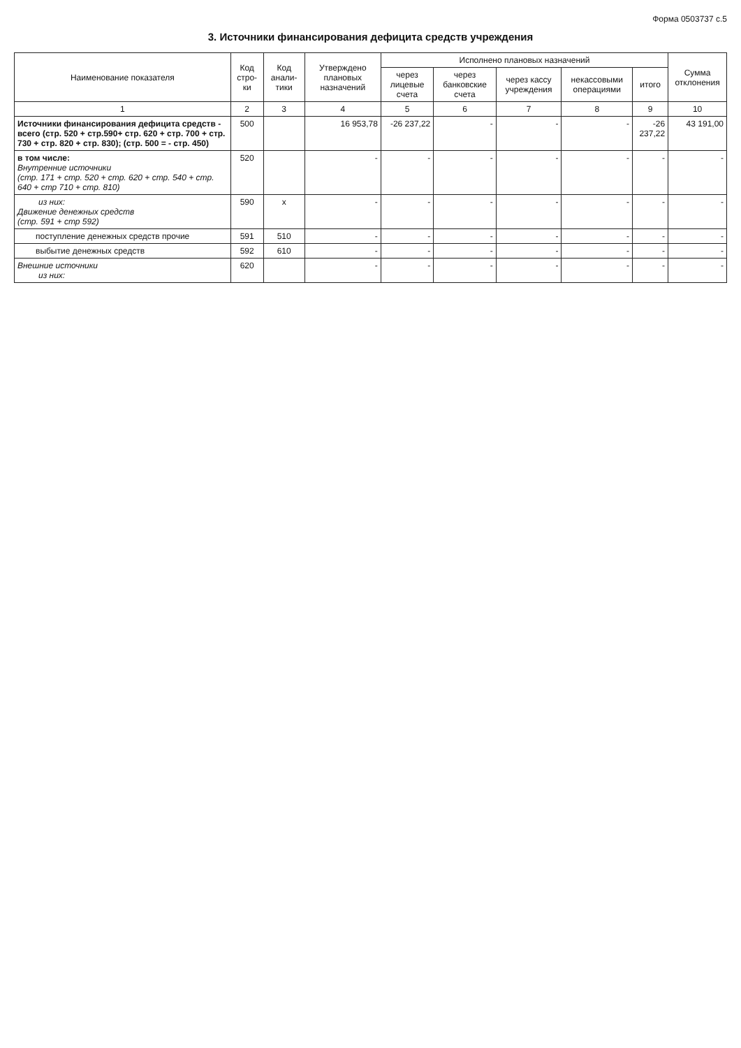Форма 0503737 с.5
3. Источники финансирования дефицита средств учреждения
| Наименование показателя | Код стро-ки | Код анали-тики | Утверждено плановых назначений | Исполнено плановых назначений | | | | | Сумма отклонения |
| --- | --- | --- | --- | --- | --- | --- | --- | --- | --- |
| | | | | через лицевые счета | через банковские счета | через кассу учреждения | некассовыми операциями | итого | |
| 1 | 2 | 3 | 4 | 5 | 6 | 7 | 8 | 9 | 10 |
| Источники финансирования дефицита средств - всего (стр. 520 + стр.590+ стр. 620 + стр. 700 + стр. 730 + стр. 820 + стр. 830); (стр. 500 = - стр. 450) | 500 | | 16 953,78 | -26 237,22 | - | - | - | -26 237,22 | 43 191,00 |
| в том числе: Внутренние источники (стр. 171 + стр. 520 + стр. 620 + стр. 540 + стр. 640 + стр 710 + стр. 810) | 520 | | - | - | - | - | - | - | - |
| из них: Движение денежных средств (стр. 591 + стр 592) | 590 | x | - | - | - | - | - | - | - |
| поступление денежных средств прочие | 591 | 510 | - | - | - | - | - | - | - |
| выбытие денежных средств | 592 | 610 | - | - | - | - | - | - | - |
| Внешние источники из них: | 620 | | - | - | - | - | - | - | - |